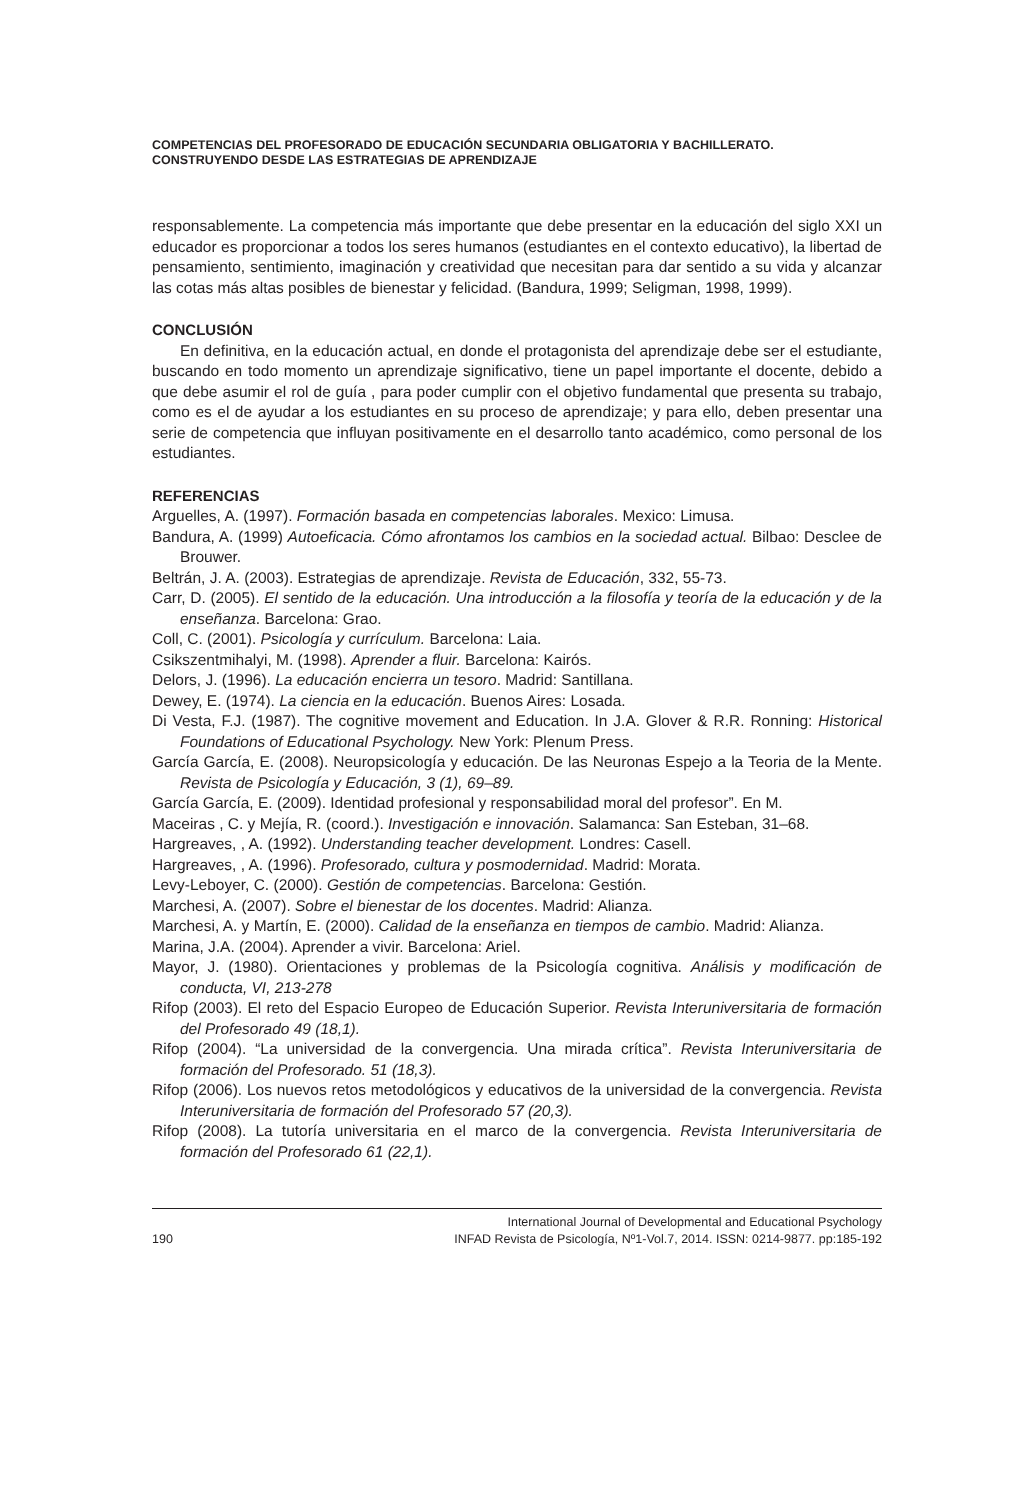COMPETENCIAS DEL PROFESORADO DE EDUCACIÓN SECUNDARIA OBLIGATORIA Y BACHILLERATO.
CONSTRUYENDO DESDE LAS ESTRATEGIAS DE APRENDIZAJE
responsablemente. La competencia más importante que debe presentar en la educación del siglo XXI un educador es proporcionar a todos los seres humanos (estudiantes en el contexto educativo), la libertad de pensamiento, sentimiento, imaginación y creatividad que necesitan para dar sentido a su vida y alcanzar las cotas más altas posibles de bienestar y felicidad. (Bandura, 1999; Seligman, 1998, 1999).
CONCLUSIÓN
En definitiva, en la educación actual, en donde el protagonista del aprendizaje debe ser el estudiante, buscando en todo momento un aprendizaje significativo, tiene un papel importante el docente, debido a que debe asumir el rol de guía , para poder cumplir con el objetivo fundamental que presenta su trabajo, como es el de ayudar a los estudiantes en su proceso de aprendizaje; y para ello, deben presentar una serie de competencia que influyan positivamente en el desarrollo tanto académico, como personal de los estudiantes.
REFERENCIAS
Arguelles, A. (1997). Formación basada en competencias laborales. Mexico: Limusa.
Bandura, A. (1999) Autoeficacia. Cómo afrontamos los cambios en la sociedad actual. Bilbao: Desclee de Brouwer.
Beltrán, J. A. (2003). Estrategias de aprendizaje. Revista de Educación, 332, 55-73.
Carr, D. (2005). El sentido de la educación. Una introducción a la filosofía y teoría de la educación y de la enseñanza. Barcelona: Grao.
Coll, C. (2001). Psicología y currículum. Barcelona: Laia.
Csikszentmihalyi, M. (1998). Aprender a fluir. Barcelona: Kairós.
Delors, J. (1996). La educación encierra un tesoro. Madrid: Santillana.
Dewey, E. (1974). La ciencia en la educación. Buenos Aires: Losada.
Di Vesta, F.J. (1987). The cognitive movement and Education. In J.A. Glover & R.R. Ronning: Historical Foundations of Educational Psychology. New York: Plenum Press.
García García, E. (2008). Neuropsicología y educación. De las Neuronas Espejo a la Teoria de la Mente. Revista de Psicología y Educación, 3 (1), 69–89.
García García, E. (2009). Identidad profesional y responsabilidad moral del profesor”. En M.
Maceiras , C. y Mejía, R. (coord.). Investigación e innovación. Salamanca: San Esteban, 31–68.
Hargreaves, , A. (1992). Understanding teacher development. Londres: Casell.
Hargreaves, , A. (1996). Profesorado, cultura y posmodernidad. Madrid: Morata.
Levy-Leboyer, C. (2000). Gestión de competencias. Barcelona: Gestión.
Marchesi, A. (2007). Sobre el bienestar de los docentes. Madrid: Alianza.
Marchesi, A. y Martín, E. (2000). Calidad de la enseñanza en tiempos de cambio. Madrid: Alianza.
Marina, J.A. (2004). Aprender a vivir. Barcelona: Ariel.
Mayor, J. (1980). Orientaciones y problemas de la Psicología cognitiva. Análisis y modificación de conducta, VI, 213-278
Rifop (2003). El reto del Espacio Europeo de Educación Superior. Revista Interuniversitaria de formación del Profesorado 49 (18,1).
Rifop (2004). “La universidad de la convergencia. Una mirada crítica”. Revista Interuniversitaria de formación del Profesorado. 51 (18,3).
Rifop (2006). Los nuevos retos metodológicos y educativos de la universidad de la convergencia. Revista Interuniversitaria de formación del Profesorado 57 (20,3).
Rifop (2008). La tutoría universitaria en el marco de la convergencia. Revista Interuniversitaria de formación del Profesorado 61 (22,1).
International Journal of Developmental and Educational Psychology
190 INFAD Revista de Psicología, Nº1-Vol.7, 2014. ISSN: 0214-9877. pp:185-192